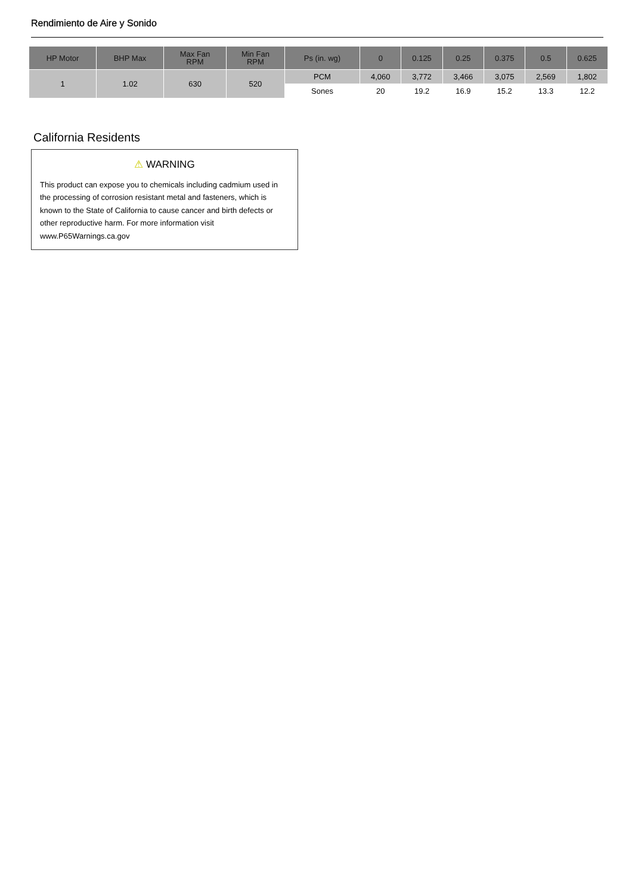Rendimiento de Aire y Sonido
| HP Motor | BHP Max | Max Fan RPM | Min Fan RPM | Ps (in. wg) | 0 | 0.125 | 0.25 | 0.375 | 0.5 | 0.625 |
| --- | --- | --- | --- | --- | --- | --- | --- | --- | --- | --- |
| 1 | 1.02 | 630 | 520 | PCM | 4,060 | 3,772 | 3,466 | 3,075 | 2,569 | 1,802 |
| | | | | Sones | 20 | 19.2 | 16.9 | 15.2 | 13.3 | 12.2 |
California Residents
⚠ WARNING
This product can expose you to chemicals including cadmium used in the processing of corrosion resistant metal and fasteners, which is known to the State of California to cause cancer and birth defects or other reproductive harm. For more information visit www.P65Warnings.ca.gov